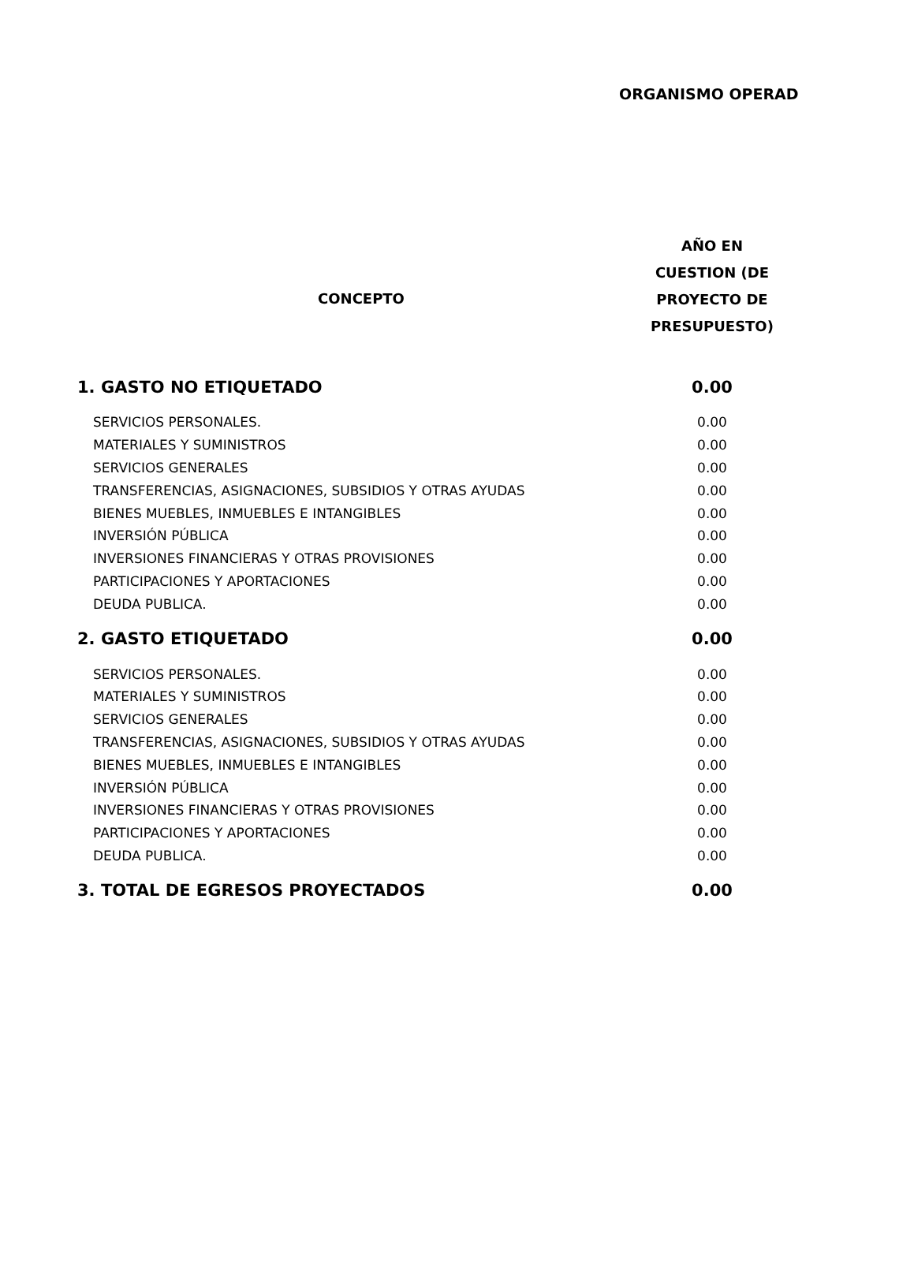ORGANISMO OPERAD
| CONCEPTO | AÑO EN CUESTION (DE PROYECTO DE PRESUPUESTO) |
| --- | --- |
| 1. GASTO NO ETIQUETADO | 0.00 |
| SERVICIOS PERSONALES. | 0.00 |
| MATERIALES Y SUMINISTROS | 0.00 |
| SERVICIOS GENERALES | 0.00 |
| TRANSFERENCIAS, ASIGNACIONES, SUBSIDIOS Y OTRAS AYUDAS | 0.00 |
| BIENES MUEBLES, INMUEBLES E INTANGIBLES | 0.00 |
| INVERSIÓN PÚBLICA | 0.00 |
| INVERSIONES FINANCIERAS Y OTRAS PROVISIONES | 0.00 |
| PARTICIPACIONES Y APORTACIONES | 0.00 |
| DEUDA PUBLICA. | 0.00 |
| 2. GASTO ETIQUETADO | 0.00 |
| SERVICIOS PERSONALES. | 0.00 |
| MATERIALES Y SUMINISTROS | 0.00 |
| SERVICIOS GENERALES | 0.00 |
| TRANSFERENCIAS, ASIGNACIONES, SUBSIDIOS Y OTRAS AYUDAS | 0.00 |
| BIENES MUEBLES, INMUEBLES E INTANGIBLES | 0.00 |
| INVERSIÓN PÚBLICA | 0.00 |
| INVERSIONES FINANCIERAS Y OTRAS PROVISIONES | 0.00 |
| PARTICIPACIONES Y APORTACIONES | 0.00 |
| DEUDA PUBLICA. | 0.00 |
| 3. TOTAL DE EGRESOS PROYECTADOS | 0.00 |